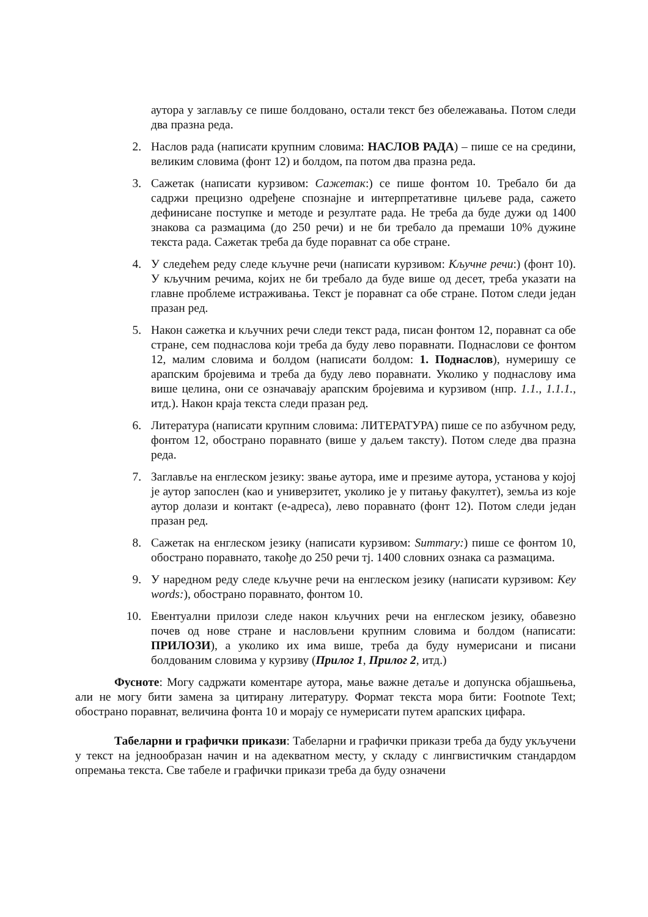аутора у заглављу се пише болдовано, остали текст без обележавања. Потом следи два празна реда.
2. Наслов рада (написати крупним словима: НАСЛОВ РАДА) – пише се на средини, великим словима (фонт 12) и болдом, па потом два празна реда.
3. Сажетак (написати курзивом: Сажетак:) се пише фонтом 10. Требало би да садржи прецизно одређене спознајне и интерпретативне циљеве рада, сажето дефинисане поступке и методе и резултате рада. Не треба да буде дужи од 1400 знакова са размацима (до 250 речи) и не би требало да премаши 10% дужине текста рада. Сажетак треба да буде поравнат са обе стране.
4. У следећем реду следе кључне речи (написати курзивом: Кључне речи:) (фонт 10). У кључним речима, којих не би требало да буде више од десет, треба указати на главне проблеме истраживања. Текст је поравнат са обе стране. Потом следи један празан ред.
5. Након сажетка и кључних речи следи текст рада, писан фонтом 12, поравнат са обе стране, сем поднаслова који треба да буду лево поравнати. Поднаслови се фонтом 12, малим словима и болдом (написати болдом: 1. Поднаслов), нумеришу се арапским бројевима и треба да буду лево поравнати. Уколико у поднаслову има више целина, они се означавају арапским бројевима и курзивом (нпр. 1.1., 1.1.1., итд.). Након краја текста следи празан ред.
6. Литература (написати крупним словима: ЛИТЕРАТУРА) пише се по азбучном реду, фонтом 12, обострано поравнато (више у даљем таксту). Потом следе два празна реда.
7. Заглавље на енглеском језику: звање аутора, име и презиме аутора, установа у којој је аутор запослен (као и универзитет, уколико је у питању факултет), земља из које аутор долази и контакт (е-адреса), лево поравнато (фонт 12). Потом следи један празан ред.
8. Сажетак на енглеском језику (написати курзивом: Summary:) пише се фонтом 10, обострано поравнато, такође до 250 речи тј. 1400 словних ознака са размацима.
9. У наредном реду следе кључне речи на енглеском језику (написати курзивом: Key words:), обострано поравнато, фонтом 10.
10. Евентуални прилози следе након кључних речи на енглеском језику, обавезно почев од нове стране и насловљени крупним словима и болдом (написати: ПРИЛОЗИ), а уколико их има више, треба да буду нумерисани и писани болдованим словима у курзиву (Прилог 1, Прилог 2, итд.)
Фусноте: Могу садржати коментаре аутора, мање важне детаље и допунска објашњења, али не могу бити замена за цитирану литературу. Формат текста мора бити: Footnote Text; обострано поравнат, величина фонта 10 и морају се нумерисати путем арапских цифара.
Табеларни и графички прикази: Табеларни и графички прикази треба да буду укључени у текст на једнообразан начин и на адекватном месту, у складу с лингвистичким стандардом опремања текста. Све табеле и графички прикази треба да буду означени